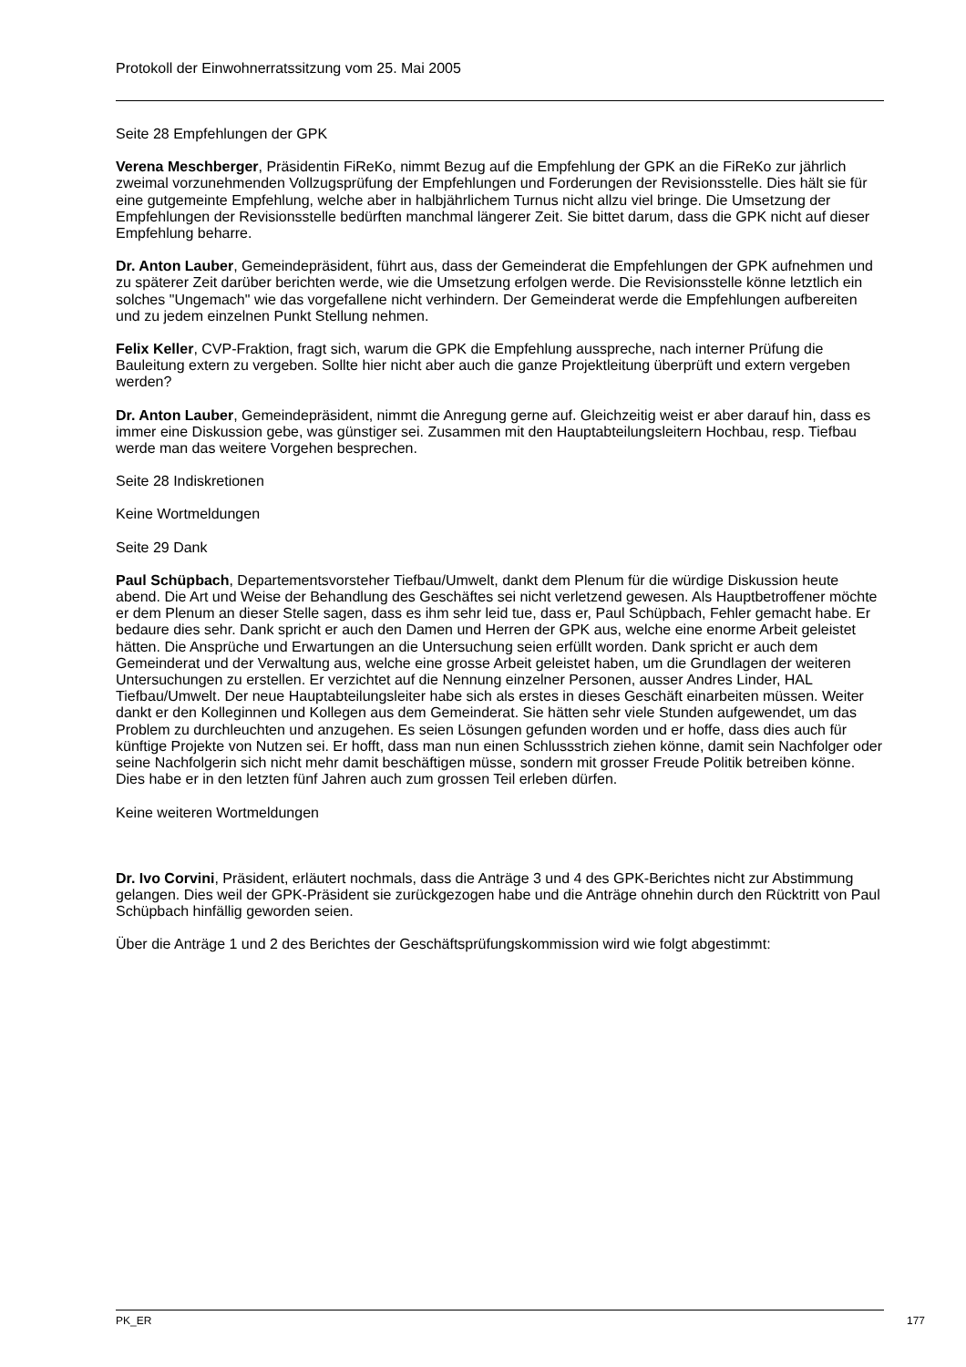Protokoll der Einwohnerratssitzung vom 25. Mai 2005
Seite 28 Empfehlungen der GPK
Verena Meschberger, Präsidentin FiReKo, nimmt Bezug auf die Empfehlung der GPK an die FiReKo zur jährlich zweimal vorzunehmenden Vollzugsprüfung der Empfehlungen und Forderungen der Revisionsstelle. Dies hält sie für eine gutgemeinte Empfehlung, welche aber in halbjährlichem Turnus nicht allzu viel bringe. Die Umsetzung der Empfehlungen der Revisionsstelle bedürften manchmal längerer Zeit. Sie bittet darum, dass die GPK nicht auf dieser Empfehlung beharre.
Dr. Anton Lauber, Gemeindepräsident, führt aus, dass der Gemeinderat die Empfehlungen der GPK aufnehmen und zu späterer Zeit darüber berichten werde, wie die Umsetzung erfolgen werde. Die Revisionsstelle könne letztlich ein solches "Ungemach" wie das vorgefallene nicht verhindern. Der Gemeinderat werde die Empfehlungen aufbereiten und zu jedem einzelnen Punkt Stellung nehmen.
Felix Keller, CVP-Fraktion, fragt sich, warum die GPK die Empfehlung ausspreche, nach interner Prüfung die Bauleitung extern zu vergeben. Sollte hier nicht aber auch die ganze Projektleitung überprüft und extern vergeben werden?
Dr. Anton Lauber, Gemeindepräsident, nimmt die Anregung gerne auf. Gleichzeitig weist er aber darauf hin, dass es immer eine Diskussion gebe, was günstiger sei. Zusammen mit den Hauptabteilungsleitern Hochbau, resp. Tiefbau werde man das weitere Vorgehen besprechen.
Seite 28 Indiskretionen
Keine Wortmeldungen
Seite 29 Dank
Paul Schüpbach, Departementsvorsteher Tiefbau/Umwelt, dankt dem Plenum für die würdige Diskussion heute abend. Die Art und Weise der Behandlung des Geschäftes sei nicht verletzend gewesen. Als Hauptbetroffener möchte er dem Plenum an dieser Stelle sagen, dass es ihm sehr leid tue, dass er, Paul Schüpbach, Fehler gemacht habe. Er bedaure dies sehr. Dank spricht er auch den Damen und Herren der GPK aus, welche eine enorme Arbeit geleistet hätten. Die Ansprüche und Erwartungen an die Untersuchung seien erfüllt worden. Dank spricht er auch dem Gemeinderat und der Verwaltung aus, welche eine grosse Arbeit geleistet haben, um die Grundlagen der weiteren Untersuchungen zu erstellen. Er verzichtet auf die Nennung einzelner Personen, ausser Andres Linder, HAL Tiefbau/Umwelt. Der neue Hauptabteilungsleiter habe sich als erstes in dieses Geschäft einarbeiten müssen. Weiter dankt er den Kolleginnen und Kollegen aus dem Gemeinderat. Sie hätten sehr viele Stunden aufgewendet, um das Problem zu durchleuchten und anzugehen. Es seien Lösungen gefunden worden und er hoffe, dass dies auch für künftige Projekte von Nutzen sei. Er hofft, dass man nun einen Schlussstrich ziehen könne, damit sein Nachfolger oder seine Nachfolgerin sich nicht mehr damit beschäftigen müsse, sondern mit grosser Freude Politik betreiben könne. Dies habe er in den letzten fünf Jahren auch zum grossen Teil erleben dürfen.
Keine weiteren Wortmeldungen
Dr. Ivo Corvini, Präsident, erläutert nochmals, dass die Anträge 3 und 4 des GPK-Berichtes nicht zur Abstimmung gelangen. Dies weil der GPK-Präsident sie zurückgezogen habe und die Anträge ohnehin durch den Rücktritt von Paul Schüpbach hinfällig geworden seien.
Über die Anträge 1 und 2 des Berichtes der Geschäftsprüfungskommission wird wie folgt abgestimmt:
PK_ER 177